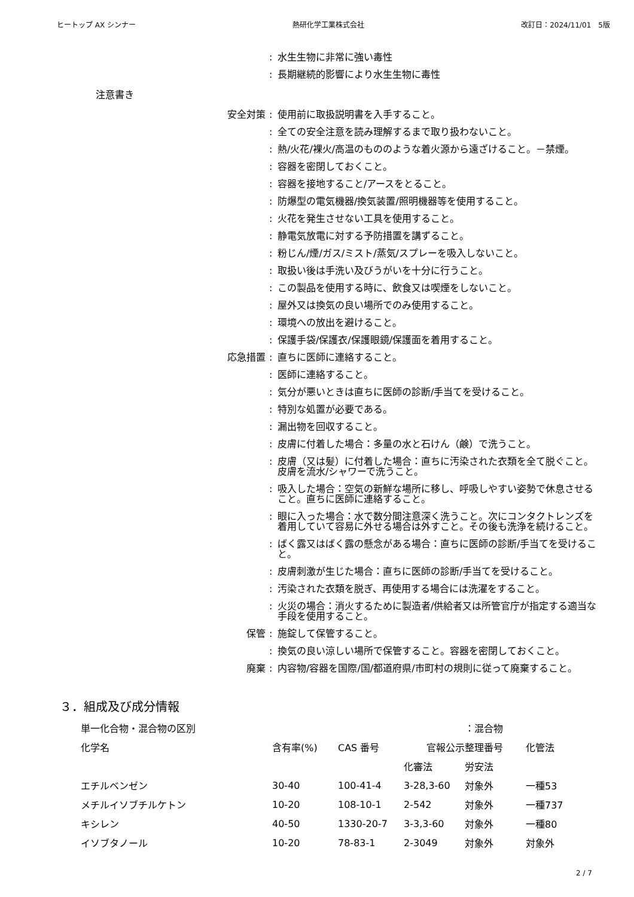ヒートップ AX シンナー 熱研化学工業株式会社 改訂日：2024/11/01　5版
: 水生生物に非常に強い毒性
: 長期継続的影響により水生生物に毒性
注意書き
安全対策: 使用前に取扱説明書を入手すること。
: 全ての安全注意を読み理解するまで取り扱わないこと。
: 熱/火花/裸火/高温のもののような着火源から遠ざけること。－禁煙。
: 容器を密閉しておくこと。
: 容器を接地すること/アースをとること。
: 防爆型の電気機器/換気装置/照明機器等を使用すること。
: 火花を発生させない工具を使用すること。
: 静電気放電に対する予防措置を講ずること。
: 粉じん/煙/ガス/ミスト/蒸気/スプレーを吸入しないこと。
: 取扱い後は手洗い及びうがいを十分に行うこと。
: この製品を使用する時に、飲食又は喫煙をしないこと。
: 屋外又は換気の良い場所でのみ使用すること。
: 環境への放出を避けること。
: 保護手袋/保護衣/保護眼鏡/保護面を着用すること。
応急措置: 直ちに医師に連絡すること。
: 医師に連絡すること。
: 気分が悪いときは直ちに医師の診断/手当てを受けること。
: 特別な処置が必要である。
: 漏出物を回収すること。
: 皮膚に付着した場合：多量の水と石けん（鹸）で洗うこと。
: 皮膚（又は髪）に付着した場合：直ちに汚染された衣類を全て脱ぐこと。皮膚を流水/シャワーで洗うこと。
: 吸入した場合：空気の新鮮な場所に移し、呼吸しやすい姿勢で休息させること。直ちに医師に連絡すること。
: 眼に入った場合：水で数分間注意深く洗うこと。次にコンタクトレンズを着用していて容易に外せる場合は外すこと。その後も洗浄を続けること。
: ばく露又はばく露の懸念がある場合：直ちに医師の診断/手当てを受けること。
: 皮膚刺激が生じた場合：直ちに医師の診断/手当てを受けること。
: 汚染された衣類を脱ぎ、再使用する場合には洗濯をすること。
: 火災の場合：消火するために製造者/供給者又は所管官庁が指定する適当な手段を使用すること。
保管: 施錠して保管すること。
: 換気の良い涼しい場所で保管すること。容器を密閉しておくこと。
廃棄: 内容物/容器を国際/国/都道府県/市町村の規則に従って廃棄すること。
３．組成及び成分情報
| 単一化合物・混合物の区別 | | | | ：混合物 | |
| 化学名 | 含有率(%) | CAS 番号 | 官報公示整理番号 | | 化管法 |
| | | | 化審法 | 労安法 | |
| エチルベンゼン | 30-40 | 100-41-4 | 3-28,3-60 | 対象外 | 一種53 |
| メチルイソブチルケトン | 10-20 | 108-10-1 | 2-542 | 対象外 | 一種737 |
| キシレン | 40-50 | 1330-20-7 | 3-3,3-60 | 対象外 | 一種80 |
| イソブタノール | 10-20 | 78-83-1 | 2-3049 | 対象外 | 対象外 |
2 / 7